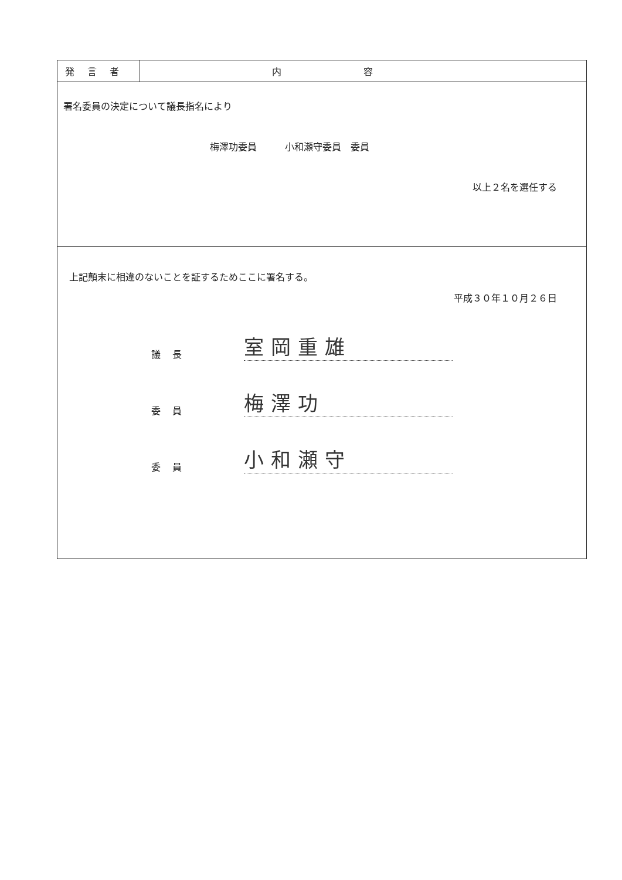| 発言者 | 内容 |
| --- | --- |
| 署名委員の決定について議長指名により 梅澤功委員 小和瀬守委員 委員 以上２名を選任する | |
| 上記顛末に相違のないことを証するためここに署名する。 平成３０年１０月２６日 議長 室岡重雄 委員 梅澤功 委員 小和瀬守 | |